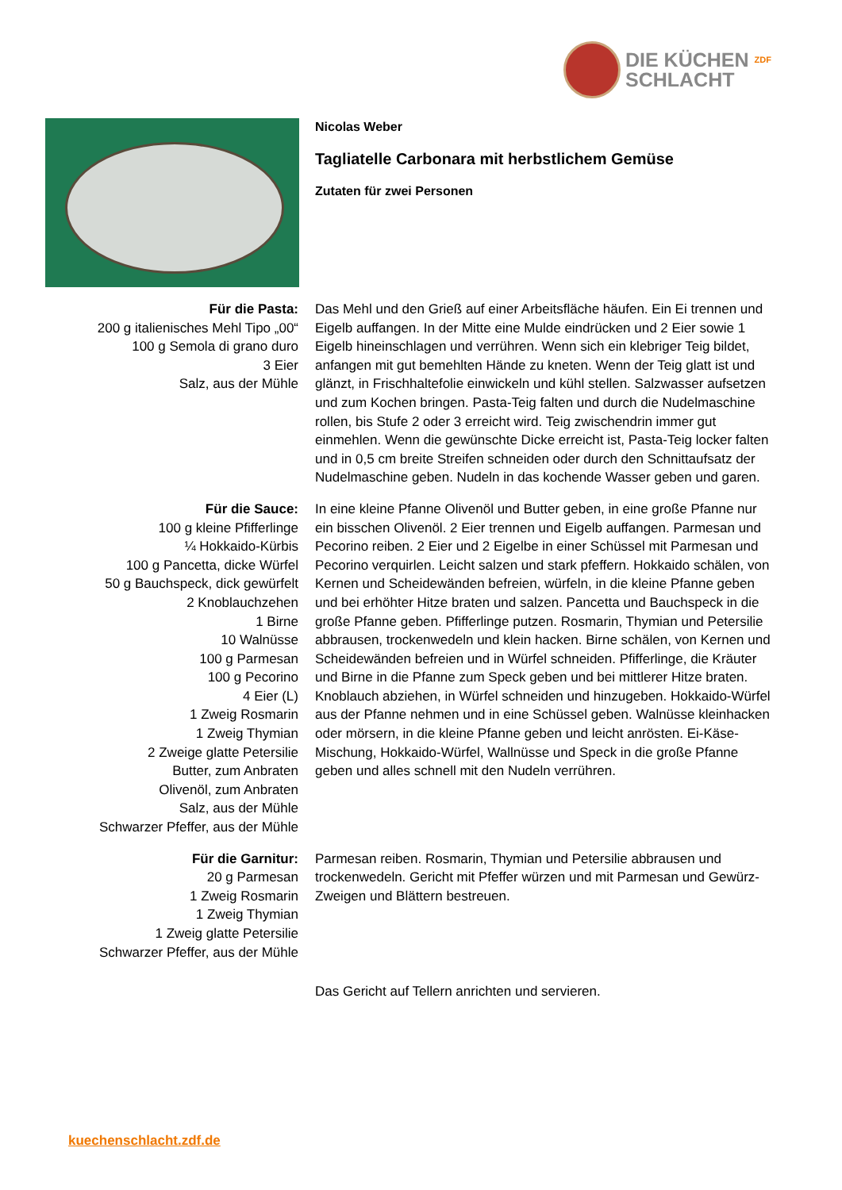DIE KÜCHEN ZDF
SCHLACHT
Nicolas Weber
Tagliatelle Carbonara mit herbstlichem Gemüse
Zutaten für zwei Personen
Für die Pasta:
200 g italienisches Mehl Tipo „00“
100 g Semola di grano duro
3 Eier
Salz, aus der Mühle
Das Mehl und den Grieß auf einer Arbeitsfläche häufen. Ein Ei trennen und Eigelb auffangen. In der Mitte eine Mulde eindrücken und 2 Eier sowie 1 Eigelb hineinschlagen und verrühren. Wenn sich ein klebriger Teig bildet, anfangen mit gut bemehlten Hände zu kneten. Wenn der Teig glatt ist und glänzt, in Frischhaltefolie einwickeln und kühl stellen. Salzwasser aufsetzen und zum Kochen bringen. Pasta-Teig falten und durch die Nudelmaschine rollen, bis Stufe 2 oder 3 erreicht wird. Teig zwischendrin immer gut einmehlen. Wenn die gewünschte Dicke erreicht ist, Pasta-Teig locker falten und in 0,5 cm breite Streifen schneiden oder durch den Schnittaufsatz der Nudelmaschine geben. Nudeln in das kochende Wasser geben und garen.
Für die Sauce:
100 g kleine Pfifferlinge
¼ Hokkaido-Kürbis
100 g Pancetta, dicke Würfel
50 g Bauchspeck, dick gewürfelt
2 Knoblauchzehen
1 Birne
10 Walnüsse
100 g Parmesan
100 g Pecorino
4 Eier (L)
1 Zweig Rosmarin
1 Zweig Thymian
2 Zweige glatte Petersilie
Butter, zum Anbraten
Olivenöl, zum Anbraten
Salz, aus der Mühle
Schwarzer Pfeffer, aus der Mühle
In eine kleine Pfanne Olivenöl und Butter geben, in eine große Pfanne nur ein bisschen Olivenöl. 2 Eier trennen und Eigelb auffangen. Parmesan und Pecorino reiben. 2 Eier und 2 Eigelbe in einer Schüssel mit Parmesan und Pecorino verquirlen. Leicht salzen und stark pfeffern. Hokkaido schälen, von Kernen und Scheidewänden befreien, würfeln, in die kleine Pfanne geben und bei erhöhter Hitze braten und salzen. Pancetta und Bauchspeck in die große Pfanne geben. Pfifferlinge putzen. Rosmarin, Thymian und Petersilie abbrausen, trockenwedeln und klein hacken. Birne schälen, von Kernen und Scheidewänden befreien und in Würfel schneiden. Pfifferlinge, die Kräuter und Birne in die Pfanne zum Speck geben und bei mittlerer Hitze braten. Knoblauch abziehen, in Würfel schneiden und hinzugeben. Hokkaido-Würfel aus der Pfanne nehmen und in eine Schüssel geben. Walnüsse kleinhacken oder mörsern, in die kleine Pfanne geben und leicht anrösten. Ei-Käse-Mischung, Hokkaido-Würfel, Wallnüsse und Speck in die große Pfanne geben und alles schnell mit den Nudeln verrühren.
Für die Garnitur:
20 g Parmesan
1 Zweig Rosmarin
1 Zweig Thymian
1 Zweig glatte Petersilie
Schwarzer Pfeffer, aus der Mühle
Parmesan reiben. Rosmarin, Thymian und Petersilie abbrausen und trockenwedeln. Gericht mit Pfeffer würzen und mit Parmesan und Gewürz-Zweigen und Blättern bestreuen.
Das Gericht auf Tellern anrichten und servieren.
kuechenschlacht.zdf.de